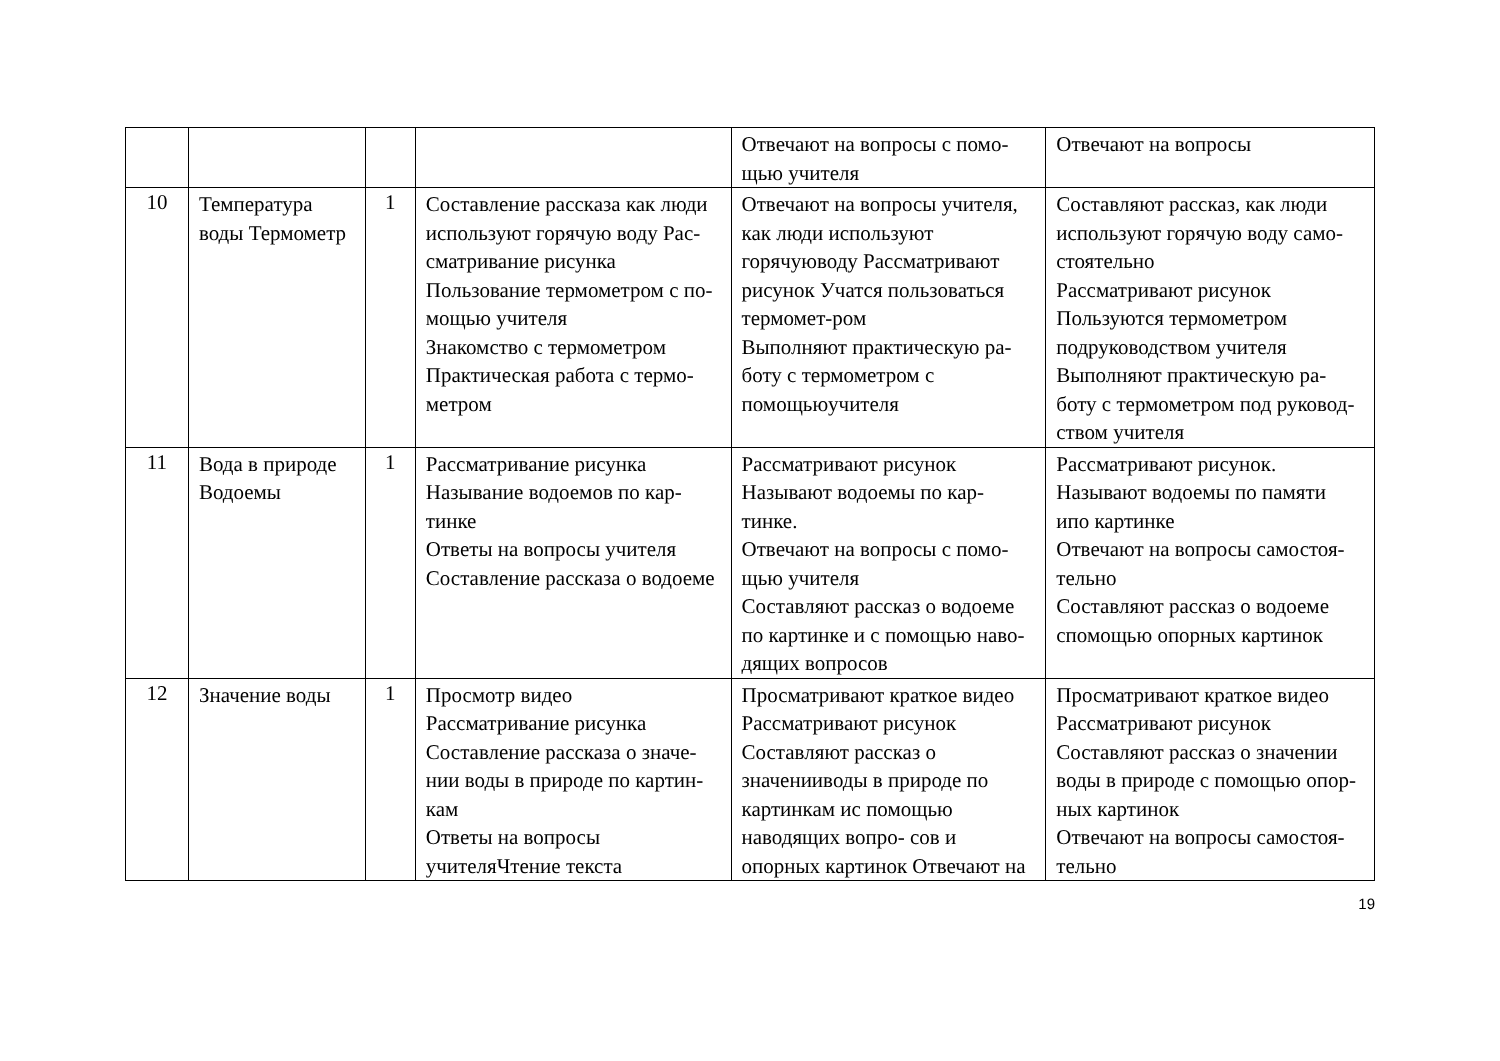| | | | | Отвечают на вопросы с помо-щью учителя | Отвечают на вопросы |
| 10 | Температура воды Термометр | 1 | Составление рассказа как люди используют горячую воду Рас- сматривание рисунка Пользование термометром с по-мощью учителя Знакомство с термометром Практическая работа с термо-метром | Отвечают на вопросы учителя, как люди используют горячуюводу Рассматривают рисунок Учатся пользоваться термомет-ром Выполняют практическую ра- боту с термометром с помощьюучителя | Составляют рассказ, как люди используют горячую воду само-стоятельно Рассматривают рисунок Пользуются термометром подруководством учителя Выполняют практическую ра- боту с термометром под руковод-ством учителя |
| 11 | Вода в природе Водоемы | 1 | Рассматривание рисунка Называние водоемов по кар-тинке Ответы на вопросы учителя Составление рассказа о водоеме | Рассматривают рисунок Называют водоемы по кар-тинке. Отвечают на вопросы с помо-щью учителя Составляют рассказ о водоеме по картинке и с помощью наво-дящих вопросов | Рассматривают рисунок. Называют водоемы по памяти ипо картинке Отвечают на вопросы самостоя-тельно Составляют рассказ о водоеме спомощью опорных картинок |
| 12 | Значение воды | 1 | Просмотр видео Рассматривание рисунка Составление рассказа о значе- нии воды в природе по картин-кам Ответы на вопросы учителяЧтение текста | Просматривают краткое видео Рассматривают рисунок Составляют рассказ о значенииводы в природе по картинкам ис помощью наводящих вопро- сов и опорных картинок Отвечают на | Просматривают краткое видео Рассматривают рисунок Составляют рассказ о значении воды в природе с помощью опор-ных картинок Отвечают на вопросы самостоя-тельно |
19